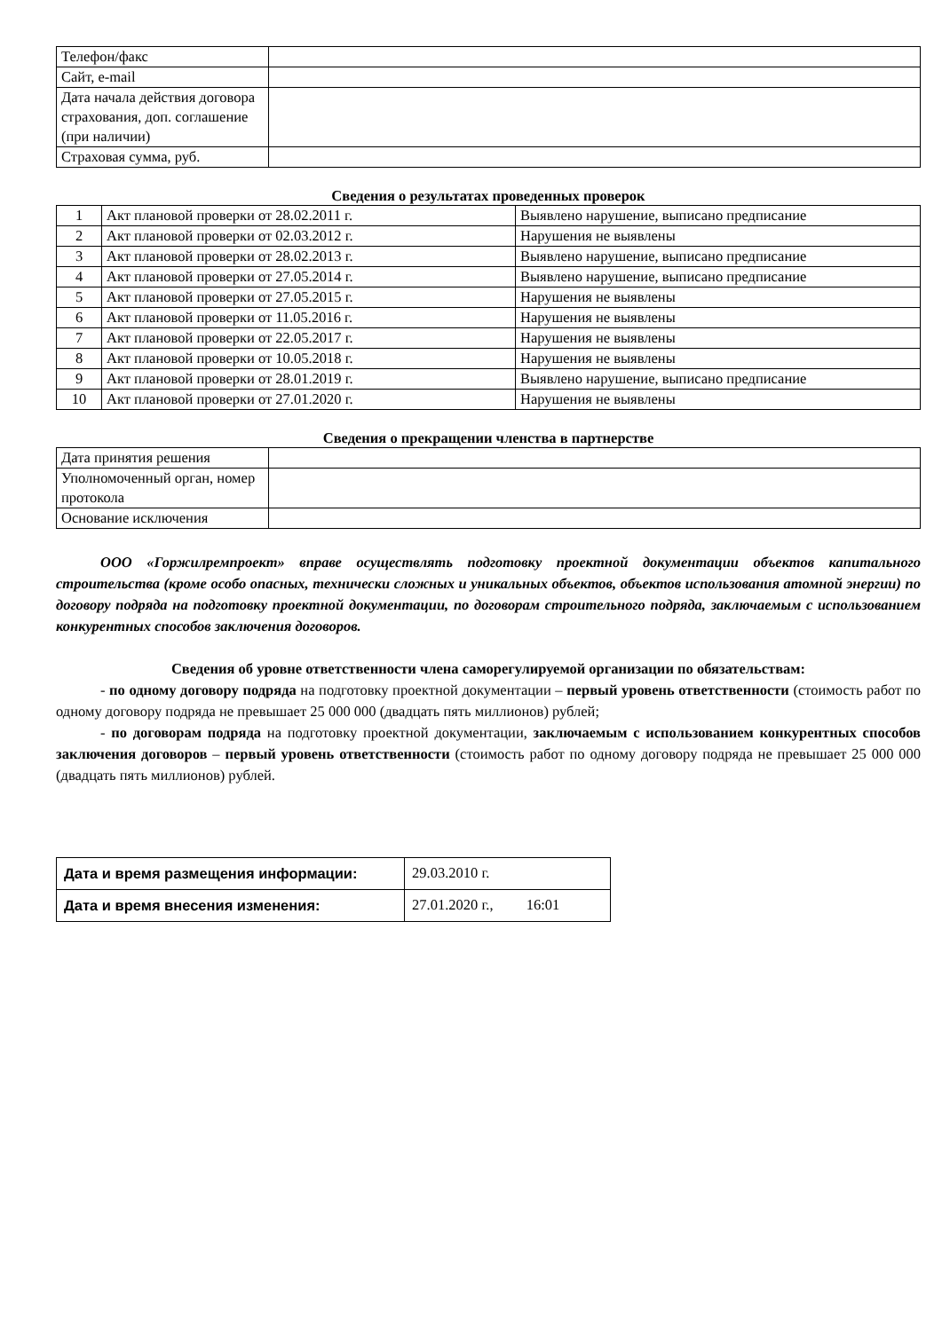| Телефон/факс | |
| Сайт, e-mail | |
| Дата начала действия договора страхования, доп. соглашение (при наличии) | |
| Страховая сумма, руб. | |
Сведения о результатах проведенных проверок
| 1 | Акт плановой проверки от 28.02.2011 г. | Выявлено нарушение, выписано предписание |
| 2 | Акт плановой проверки от 02.03.2012 г. | Нарушения не выявлены |
| 3 | Акт плановой проверки от 28.02.2013 г. | Выявлено нарушение, выписано предписание |
| 4 | Акт плановой проверки от 27.05.2014 г. | Выявлено нарушение, выписано предписание |
| 5 | Акт плановой проверки от 27.05.2015 г. | Нарушения не выявлены |
| 6 | Акт плановой проверки от 11.05.2016 г. | Нарушения не выявлены |
| 7 | Акт плановой проверки от 22.05.2017 г. | Нарушения не выявлены |
| 8 | Акт плановой проверки от 10.05.2018 г. | Нарушения не выявлены |
| 9 | Акт плановой проверки от 28.01.2019 г. | Выявлено нарушение, выписано предписание |
| 10 | Акт плановой проверки от 27.01.2020 г. | Нарушения не выявлены |
Сведения о прекращении членства в партнерстве
| Дата принятия решения | |
| Уполномоченный орган, номер протокола | |
| Основание исключения | |
ООО «Горжилремпроект» вправе осуществлять подготовку проектной документации объектов капитального строительства (кроме особо опасных, технически сложных и уникальных объектов, объектов использования атомной энергии) по договору подряда на подготовку проектной документации, по договорам строительного подряда, заключаемым с использованием конкурентных способов заключения договоров.
Сведения об уровне ответственности члена саморегулируемой организации по обязательствам:
- по одному договору подряда на подготовку проектной документации – первый уровень ответственности (стоимость работ по одному договору подряда не превышает 25 000 000 (двадцать пять миллионов) рублей;
- по договорам подряда на подготовку проектной документации, заключаемым с использованием конкурентных способов заключения договоров – первый уровень ответственности (стоимость работ по одному договору подряда не превышает 25 000 000 (двадцать пять миллионов) рублей.
| Дата и время размещения информации: | 29.03.2010 г. |
| Дата и время внесения изменения: | 27.01.2020 г., 16:01 |